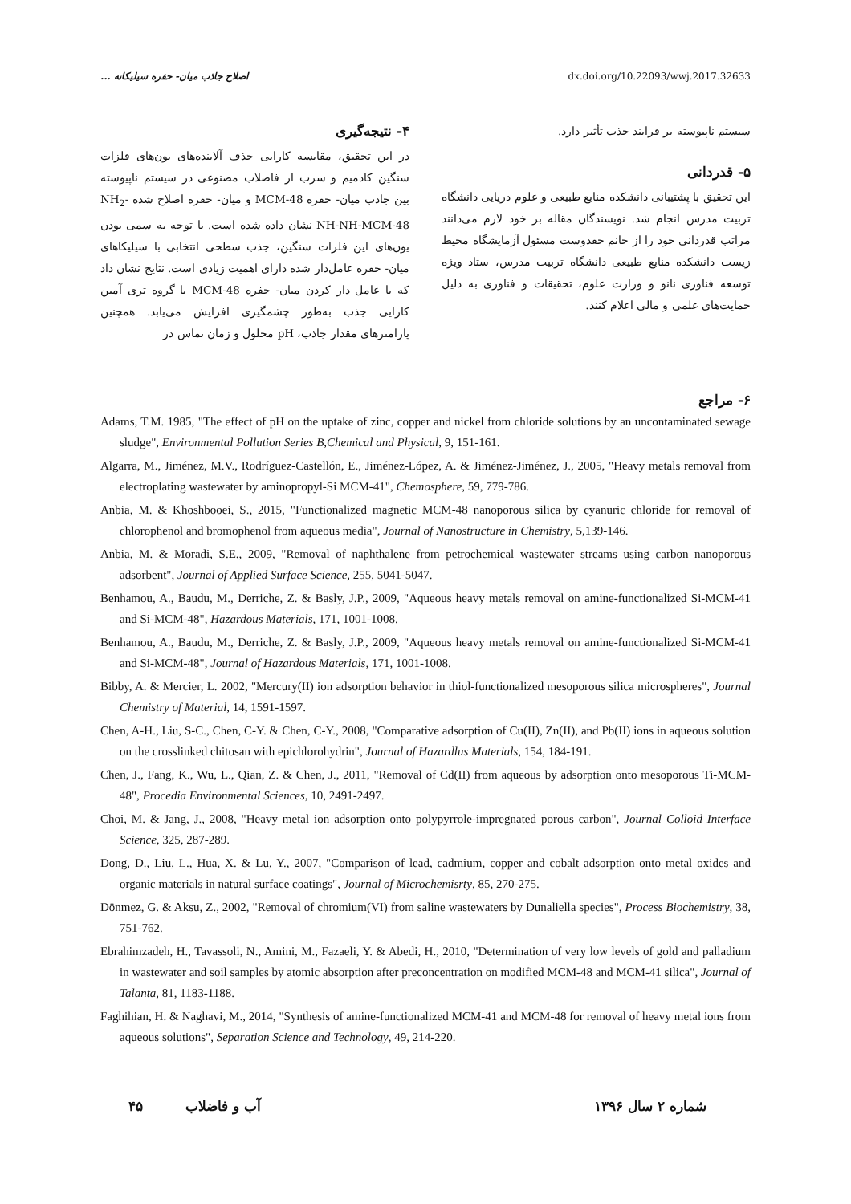اصلاح جاذب میان- حفره سیلیکاته ... dx.doi.org/10.22093/wwj.2017.32633
۴- نتیجه‌گیری
در این تحقیق، مقایسه کارایی حذف آلاینده‌های یون‌های فلزات سنگین کادمیم و سرب از فاضلاب مصنوعی در سیستم ناپیوسته بین جاذب میان- حفره MCM-48 و میان- حفره اصلاح شده NH<sub>2</sub>-NH-NH-MCM-48 نشان داده شده است. با توجه به سمی بودن یون‌های این فلزات سنگین، جذب سطحی انتخابی با سیلیکاهای میان- حفره عامل‌دار شده دارای اهمیت زیادی است. نتایج نشان داد که با عامل دار کردن میان- حفره MCM-48 با گروه تری آمین کارایی جذب به‌طور چشمگیری افزایش می‌یابد. همچنین پارامترهای مقدار جاذب، pH محلول و زمان تماس در
سیستم ناپیوسته بر فرایند جذب تأثیر دارد.
۵- قدردانی
این تحقیق با پشتیبانی دانشکده منابع طبیعی و علوم دریایی دانشگاه تربیت مدرس انجام شد. نویسندگان مقاله بر خود لازم می‌دانند مراتب قدردانی خود را از خانم حقدوست مسئول آزمایشگاه محیط زیست دانشکده منابع طبیعی دانشگاه تربیت مدرس، ستاد ویژه توسعه فناوری نانو و وزارت علوم، تحقیقات و فناوری به دلیل حمایت‌های علمی و مالی اعلام کنند.
۶- مراجع
Adams, T.M. 1985, "The effect of pH on the uptake of zinc, copper and nickel from chloride solutions by an uncontaminated sewage sludge", Environmental Pollution Series B,Chemical and Physical, 9, 151-161.
Algarra, M., Jiménez, M.V., Rodríguez-Castellón, E., Jiménez-López, A. & Jiménez-Jiménez, J., 2005, "Heavy metals removal from electroplating wastewater by aminopropyl-Si MCM-41", Chemosphere, 59, 779-786.
Anbia, M. & Khoshbooei, S., 2015, "Functionalized magnetic MCM-48 nanoporous silica by cyanuric chloride for removal of chlorophenol and bromophenol from aqueous media", Journal of Nanostructure in Chemistry, 5,139-146.
Anbia, M. & Moradi, S.E., 2009, "Removal of naphthalene from petrochemical wastewater streams using carbon nanoporous adsorbent", Journal of Applied Surface Science, 255, 5041-5047.
Benhamou, A., Baudu, M., Derriche, Z. & Basly, J.P., 2009, "Aqueous heavy metals removal on amine-functionalized Si-MCM-41 and Si-MCM-48", Hazardous Materials, 171, 1001-1008.
Benhamou, A., Baudu, M., Derriche, Z. & Basly, J.P., 2009, "Aqueous heavy metals removal on amine-functionalized Si-MCM-41 and Si-MCM-48", Journal of Hazardous Materials, 171, 1001-1008.
Bibby, A. & Mercier, L. 2002, "Mercury(II) ion adsorption behavior in thiol-functionalized mesoporous silica microspheres", Journal Chemistry of Material, 14, 1591-1597.
Chen, A-H., Liu, S-C., Chen, C-Y. & Chen, C-Y., 2008, "Comparative adsorption of Cu(II), Zn(II), and Pb(II) ions in aqueous solution on the crosslinked chitosan with epichlorohydrin", Journal of Hazardlus Materials, 154, 184-191.
Chen, J., Fang, K., Wu, L., Qian, Z. & Chen, J., 2011, "Removal of Cd(II) from aqueous by adsorption onto mesoporous Ti-MCM-48", Procedia Environmental Sciences, 10, 2491-2497.
Choi, M. & Jang, J., 2008, "Heavy metal ion adsorption onto polypyrrole-impregnated porous carbon", Journal Colloid Interface Science, 325, 287-289.
Dong, D., Liu, L., Hua, X. & Lu, Y., 2007, "Comparison of lead, cadmium, copper and cobalt adsorption onto metal oxides and organic materials in natural surface coatings", Journal of Microchemisrty, 85, 270-275.
Dönmez, G. & Aksu, Z., 2002, "Removal of chromium(VI) from saline wastewaters by Dunaliella species", Process Biochemistry, 38, 751-762.
Ebrahimzadeh, H., Tavassoli, N., Amini, M., Fazaeli, Y. & Abedi, H., 2010, "Determination of very low levels of gold and palladium in wastewater and soil samples by atomic absorption after preconcentration on modified MCM-48 and MCM-41 silica", Journal of Talanta, 81, 1183-1188.
Faghihian, H. & Naghavi, M., 2014, "Synthesis of amine-functionalized MCM-41 and MCM-48 for removal of heavy metal ions from aqueous solutions", Separation Science and Technology, 49, 214-220.
شماره ۲ سال ۱۳۹۶ آب و فاضلاب ۴۵